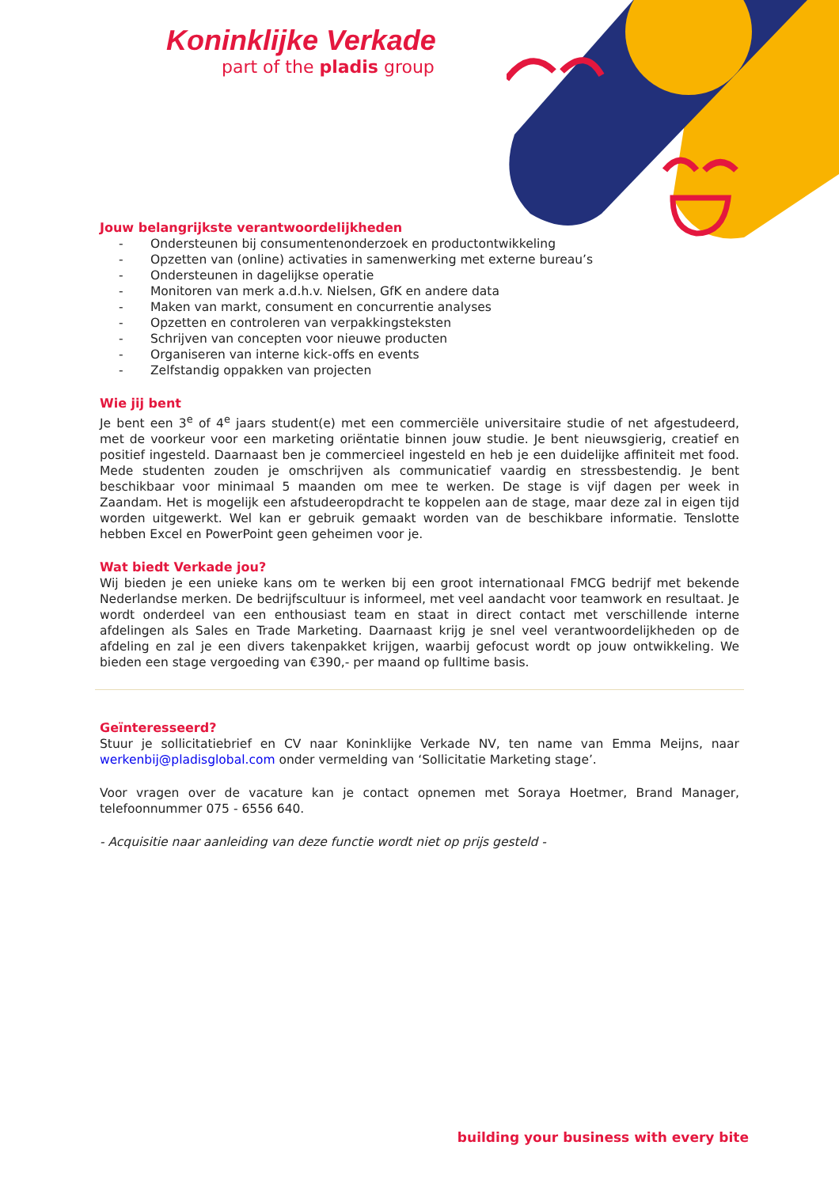Koninklijke Verkade
part of the pladis group
Jouw belangrijkste verantwoordelijkheden
- Ondersteunen bij consumentenonderzoek en productontwikkeling
- Opzetten van (online) activaties in samenwerking met externe bureau’s
- Ondersteunen in dagelijkse operatie
- Monitoren van merk a.d.h.v. Nielsen, GfK en andere data
- Maken van markt, consument en concurrentie analyses
- Opzetten en controleren van verpakkingsteksten
- Schrijven van concepten voor nieuwe producten
- Organiseren van interne kick-offs en events
- Zelfstandig oppakken van projecten
Wie jij bent
Je bent een 3<sup>e</sup> of 4<sup>e</sup> jaars student(e) met een commerciële universitaire studie of net afgestudeerd, met de voorkeur voor een marketing oriëntatie binnen jouw studie. Je bent nieuwsgierig, creatief en positief ingesteld. Daarnaast ben je commercieel ingesteld en heb je een duidelijke affiniteit met food. Mede studenten zouden je omschrijven als communicatief vaardig en stressbestendig. Je bent beschikbaar voor minimaal 5 maanden om mee te werken. De stage is vijf dagen per week in Zaandam. Het is mogelijk een afstudeeropdracht te koppelen aan de stage, maar deze zal in eigen tijd worden uitgewerkt. Wel kan er gebruik gemaakt worden van de beschikbare informatie. Tenslotte hebben Excel en PowerPoint geen geheimen voor je.
Wat biedt Verkade jou?
Wij bieden je een unieke kans om te werken bij een groot internationaal FMCG bedrijf met bekende Nederlandse merken. De bedrijfscultuur is informeel, met veel aandacht voor teamwork en resultaat. Je wordt onderdeel van een enthousiast team en staat in direct contact met verschillende interne afdelingen als Sales en Trade Marketing. Daarnaast krijg je snel veel verantwoordelijkheden op de afdeling en zal je een divers takenpakket krijgen, waarbij gefocust wordt op jouw ontwikkeling. We bieden een stage vergoeding van €390,- per maand op fulltime basis.
Geïnteresseerd?
Stuur je sollicitatiebrief en CV naar Koninklijke Verkade NV, ten name van Emma Meijns, naar werkenbij@pladisglobal.com onder vermelding van ‘Sollicitatie Marketing stage’.
Voor vragen over de vacature kan je contact opnemen met Soraya Hoetmer, Brand Manager, telefoonnummer 075 - 6556 640.
- Acquisitie naar aanleiding van deze functie wordt niet op prijs gesteld -
building your business with every bite